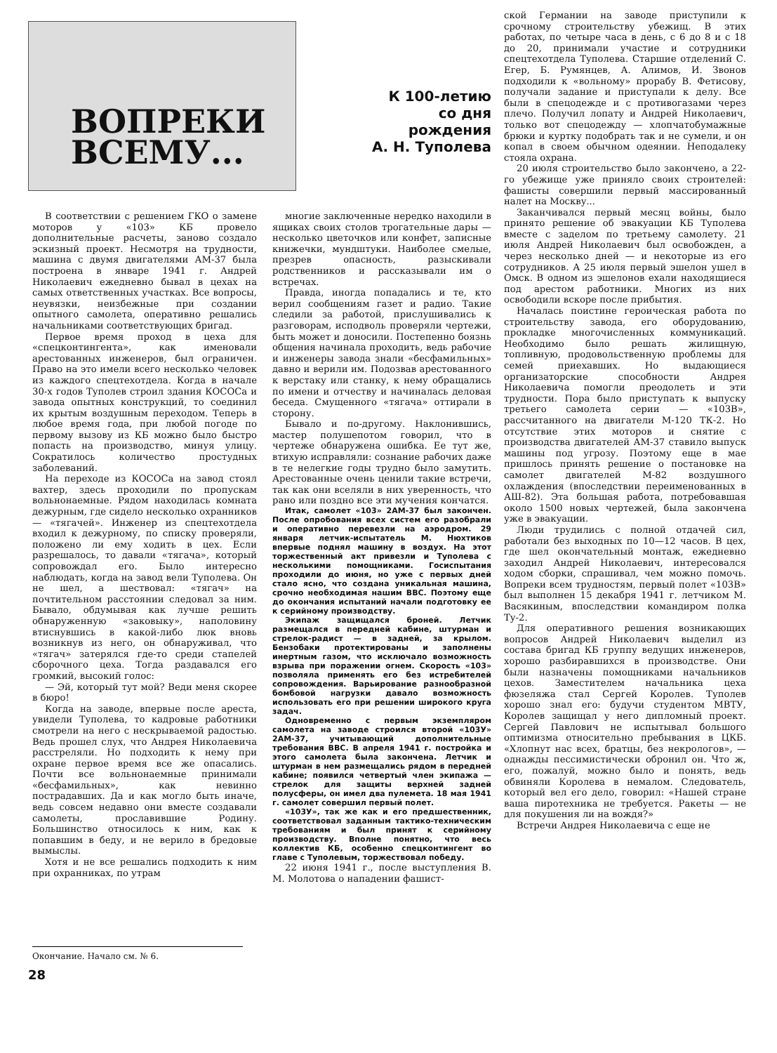ВОПРЕКИ
ВСЕМУ...
К 100-летию
со дня
рождения
А. Н. Туполева
В соответствии с решением ГКО о замене моторов у «103» КБ провело дополнительные расчеты, заново создало эскизный проект. Несмотря на трудности, машина с двумя двигателями АМ-37 была построена в январе 1941 г. Андрей Николаевич ежедневно бывал в цехах на самых ответственных участках. Все вопросы, неувязки, неизбежные при создании опытного самолета, оперативно решались начальниками соответствующих бригад.
Первое время проход в цеха для «спецконтингента», как именовали арестованных инженеров, был ограничен. Право на это имели всего несколько человек из каждого спецтехотдела. Когда в начале 30-х годов Туполев строил здания КОСОСа и завода опытных конструкций, то соединил их крытым воздушным переходом. Теперь в любое время года, при любой погоде по первому вызову из КБ можно было быстро попасть на производство, минуя улицу. Сократилось количество простудных заболеваний.
На переходе из КОСОСа на завод стоял вахтер, здесь проходили по пропускам вольнонаемные. Рядом находилась комната дежурным, где сидело несколько охранников — «тягачей». Инженер из спецтехотдела входил к дежурному, по списку проверяли, положено ли ему ходить в цех. Если разрешалось, то давали «тягача», который сопровождал его. Было интересно наблюдать, когда на завод вели Туполева. Он не шел, а шествовал: «тягач» на почтительном расстоянии следовал за ним. Бывало, обдумывая как лучше решить обнаруженную «заковыку», наполовину втиснувшись в какой-либо люк вновь возникнув из него, он обнаруживал, что «тягач» затерялся где-то среди стапелей сборочного цеха. Тогда раздавался его громкий, высокий голос:
— Эй, который тут мой? Веди меня скорее в бюро!
Когда на заводе, впервые после ареста, увидели Туполева, то кадровые работники смотрели на него с нескрываемой радостью. Ведь прошел слух, что Андрея Николаевича расстреляли. Но подходить к нему при охране первое время все же опасались. Почти все вольнонаемные принимали «бесфамильных», как невинно пострадавших. Да и как могло быть иначе, ведь совсем недавно они вместе создавали самолеты, прославившие Родину. Большинство относилось к ним, как к попавшим в беду, и не верило в бредовые вымыслы.
Хотя и не все решались подходить к ним при охранниках, по утрам
многие заключенные нередко находили в ящиках своих столов трогательные дары — несколько цветочков или конфет, записные книжечки, мундштуки. Наиболее смелые, презрев опасность, разыскивали родственников и рассказывали им о встречах.
Правда, иногда попадались и те, кто верил сообщениям газет и радио. Такие следили за работой, прислушивались к разговорам, исподволь проверяли чертежи, быть может и доносили. Постепенно боязнь общения начинала проходить, ведь рабочие и инженеры завода знали «бесфамильных» давно и верили им. Подозвав арестованного к верстаку или станку, к нему обращались по имени и отчеству и начиналась деловая беседа. Смущенного «тягача» оттирали в сторону.
Бывало и по-другому. Наклонившись, мастер полушепотом говорил, что в чертеже обнаружена ошибка. Ее тут же, втихую исправляли: сознание рабочих даже в те нелегкие годы трудно было замутить. Арестованные очень ценили такие встречи, так как они вселяли в них уверенность, что рано или поздно все эти мучения кончатся.
Итак, самолет «103» 2АМ-37 был закончен. После опробования всех систем его разобрали и оперативно перевезли на аэродром. 29 января летчик-испытатель М. Нюхтиков впервые поднял машину в воздух. На этот торжественный акт привезли и Туполева с несколькими помощниками. Госиспытания проходили до июня, но уже с первых дней стало ясно, что создана уникальная машина, срочно необходимая нашим ВВС. Поэтому еще до окончания испытаний начали подготовку ее к серийному производству.
Экипаж защищался броней. Летчик размещался в передней кабине, штурман и стрелок-радист — в задней, за крылом. Бензобаки протектированы и заполнены инертным газом, что исключало возможность взрыва при поражении огнем. Скорость «103» позволяла применять его без истребителей сопровождения. Варьирование разнообразной бомбовой нагрузки давало возможность использовать его при решении широкого круга задач.
Одновременно с первым экземпляром самолета на заводе строился второй «103У» 2АМ-37, учитывающий дополнительные требования ВВС. В апреля 1941 г. постройка и этого самолета была закончена. Летчик и штурман в нем размещались рядом в передней кабине; появился четвертый член экипажа — стрелок для защиты верхней задней полусферы, он имел два пулемета. 18 мая 1941 г. самолет совершил первый полет.
«103У», так же как и его предшественник, соответствовал заданным тактико-техническим требованиям и был принят к серийному производству. Вполне понятно, что весь коллектив КБ, особенно спецконтингент во главе с Туполевым, торжествовал победу.
22 июня 1941 г., после выступления В. М. Молотова о нападении фашист-
ской Германии на заводе приступили к срочному строительству убежищ. В этих работах, по четыре часа в день, с 6 до 8 и с 18 до 20, принимали участие и сотрудники спецтехотдела Туполева. Старшие отделений С. Егер, Б. Румянцев, А. Алимов, И. Звонов подходили к «вольному» прорабу В. Фетисову, получали задание и приступали к делу. Все были в спецодежде и с противогазами через плечо. Получил лопату и Андрей Николаевич, только вот спецодежду — хлопчатобумажные брюки и куртку подобрать так и не сумели, и он копал в своем обычном одеянии. Неподалеку стояла охрана.
20 июля строительство было закончено, а 22-го убежище уже приняло своих строителей: фашисты совершили первый массированный налет на Москву...
Заканчивался первый месяц войны, было принято решение об эвакуации КБ Туполева вместе с заделом по третьему самолету. 21 июля Андрей Николаевич был освобожден, а через несколько дней — и некоторые из его сотрудников. А 25 июля первый эшелон ушел в Омск. В одном из эшелонов ехали находящиеся под арестом работники. Многих из них освободили вскоре после прибытия.
Началась поистине героическая работа по строительству завода, его оборудованию, прокладке многочисленных коммуникаций. Необходимо было решать жилищную, топливную, продовольственную проблемы для семей приехавших. Но выдающиеся организаторские способности Андрея Николаевича помогли преодолеть и эти трудности. Пора было приступать к выпуску третьего самолета серии — «103В», рассчитанного на двигатели М-120 ТК-2. Но отсутствие этих моторов и снятие с производства двигателей АМ-37 ставило выпуск машины под угрозу. Поэтому еще в мае пришлось принять решение о постановке на самолет двигателей М-82 воздушного охлаждения (впоследствии переименованных в АШ-82). Эта большая работа, потребовавшая около 1500 новых чертежей, была закончена уже в эвакуации.
Люди трудились с полной отдачей сил, работали без выходных по 10—12 часов. В цех, где шел окончательный монтаж, ежедневно заходил Андрей Николаевич, интересовался ходом сборки, спрашивал, чем можно помочь. Вопреки всем трудностям, первый полет «103В» был выполнен 15 декабря 1941 г. летчиком М. Васякиным, впоследствии командиром полка Ту-2.
Для оперативного решения возникающих вопросов Андрей Николаевич выделил из состава бригад КБ группу ведущих инженеров, хорошо разбиравшихся в производстве. Они были назначены помощниками начальников цехов. Заместителем начальника цеха фюзеляжа стал Сергей Королев. Туполев хорошо знал его: будучи студентом МВТУ, Королев защищал у него дипломный проект. Сергей Павлович не испытывал большого оптимизма относительно пребывания в ЦКБ. «Хлопнут нас всех, братцы, без некрологов», — однажды пессимистически обронил он. Что ж, его, пожалуй, можно было и понять, ведь обвиняли Королева в немалом. Следователь, который вел его дело, говорил: «Нашей стране ваша пиротехника не требуется. Ракеты — не для покушения ли на вождя?»
Встречи Андрея Николаевича с еще не
Окончание. Начало см. № 6.
28